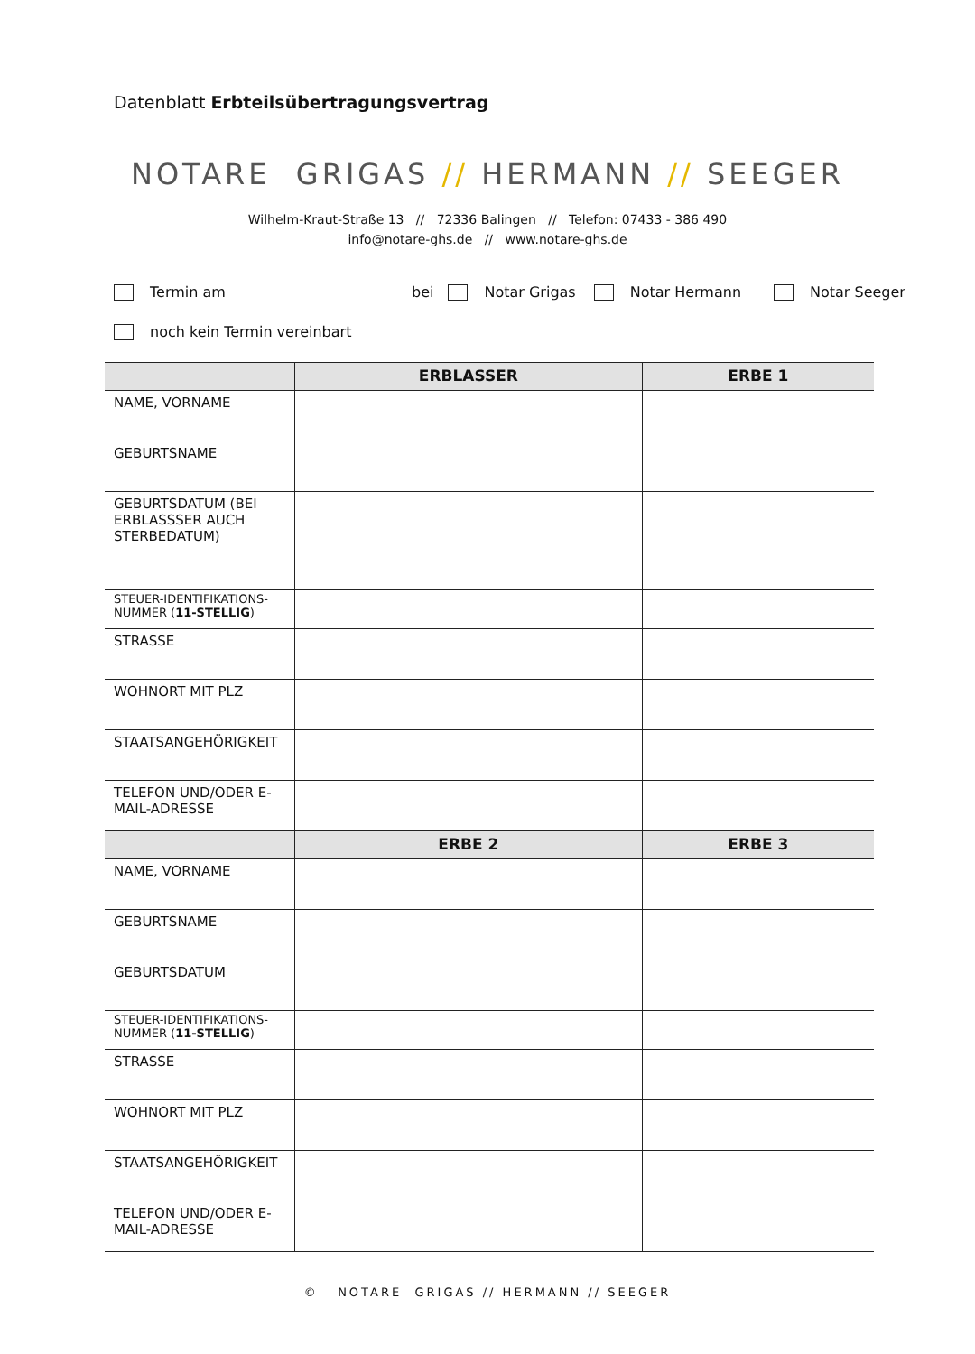Datenblatt Erbteilsübertragungsvertrag
NOTARE GRIGAS // HERMANN // SEEGER
Wilhelm-Kraut-Straße 13 // 72336 Balingen // Telefon: 07433 - 386 490
info@notare-ghs.de // www.notare-ghs.de
Termin am bei Notar Grigas Notar Hermann Notar Seeger
noch kein Termin vereinbart
| | ERBLASSER | ERBE 1 |
| --- | --- | --- |
| NAME, VORNAME | | |
| GEBURTSNAME | | |
| GEBURTSDATUM (BEI ERBLASSSER AUCH STERBEDATUM) | | |
| STEUER-IDENTIFIKATIONS-NUMMER ( 11-STELLIG ) | | |
| STRASSE | | |
| WOHNORT MIT PLZ | | |
| STAATSANGEHÖRIGKEIT | | |
| TELEFON UND/ODER E-MAIL-ADRESSE | | |
| | ERBE 2 | ERBE 3 |
| NAME, VORNAME | | |
| GEBURTSNAME | | |
| GEBURTSDATUM | | |
| STEUER-IDENTIFIKATIONS-NUMMER ( 11-STELLIG ) | | |
| STRASSE | | |
| WOHNORT MIT PLZ | | |
| STAATSANGEHÖRIGKEIT | | |
| TELEFON UND/ODER E-MAIL-ADRESSE | | |
© NOTARE GRIGAS // HERMANN // SEEGER